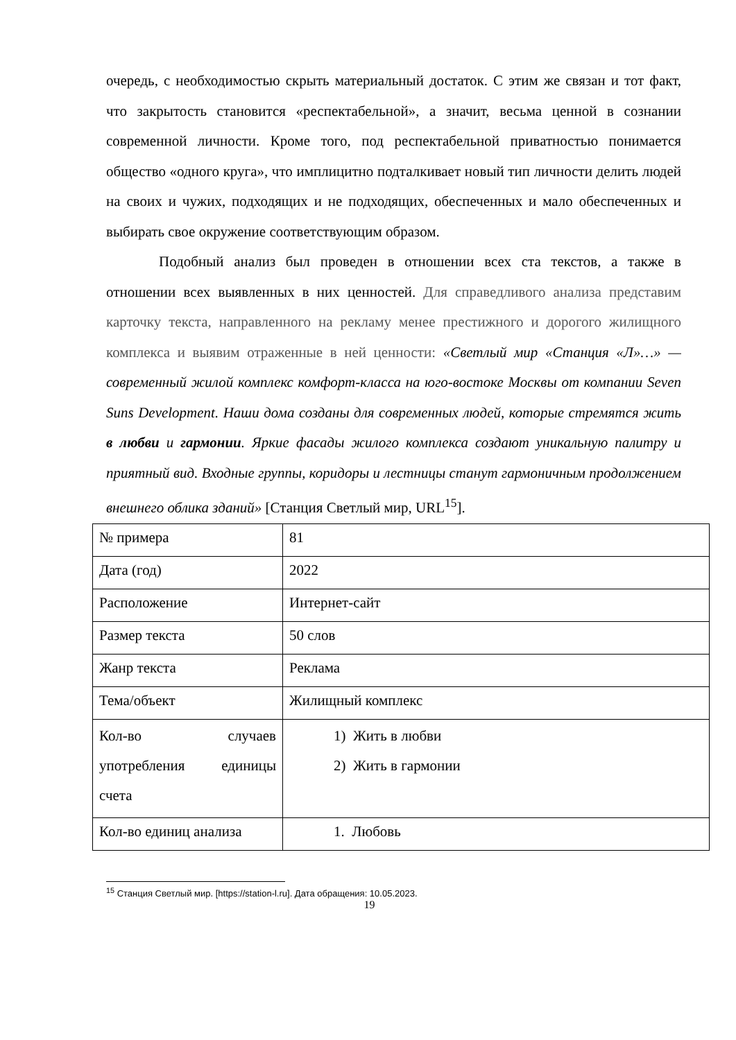очередь, с необходимостью скрыть материальный достаток. С этим же связан и тот факт, что закрытость становится «респектабельной», а значит, весьма ценной в сознании современной личности. Кроме того, под респектабельной приватностью понимается общество «одного круга», что имплицитно подталкивает новый тип личности делить людей на своих и чужих, подходящих и не подходящих, обеспеченных и мало обеспеченных и выбирать свое окружение соответствующим образом.
Подобный анализ был проведен в отношении всех ста текстов, а также в отношении всех выявленных в них ценностей. Для справедливого анализа представим карточку текста, направленного на рекламу менее престижного и дорогого жилищного комплекса и выявим отраженные в ней ценности: «Светлый мир «Станция «Л»…» — современный жилой комплекс комфорт-класса на юго-востоке Москвы от компании Seven Suns Development. Наши дома созданы для современных людей, которые стремятся жить в любви и гармонии. Яркие фасады жилого комплекса создают уникальную палитру и приятный вид. Входные группы, коридоры и лестницы станут гармоничным продолжением внешнего облика зданий» [Станция Светлый мир, URL<sup>15</sup>].
| № примера | 81 |
| Дата (год) | 2022 |
| Расположение | Интернет-сайт |
| Размер текста | 50 слов |
| Жанр текста | Реклама |
| Тема/объект | Жилищный комплекс |
| Кол-во случаев употребления единицы счета | 1) Жить в любви 2) Жить в гармонии |
| Кол-во единиц анализа | 1. Любовь |
<sup>15</sup> Станция Светлый мир. [https://station-l.ru]. Дата обращения: 10.05.2023.
19